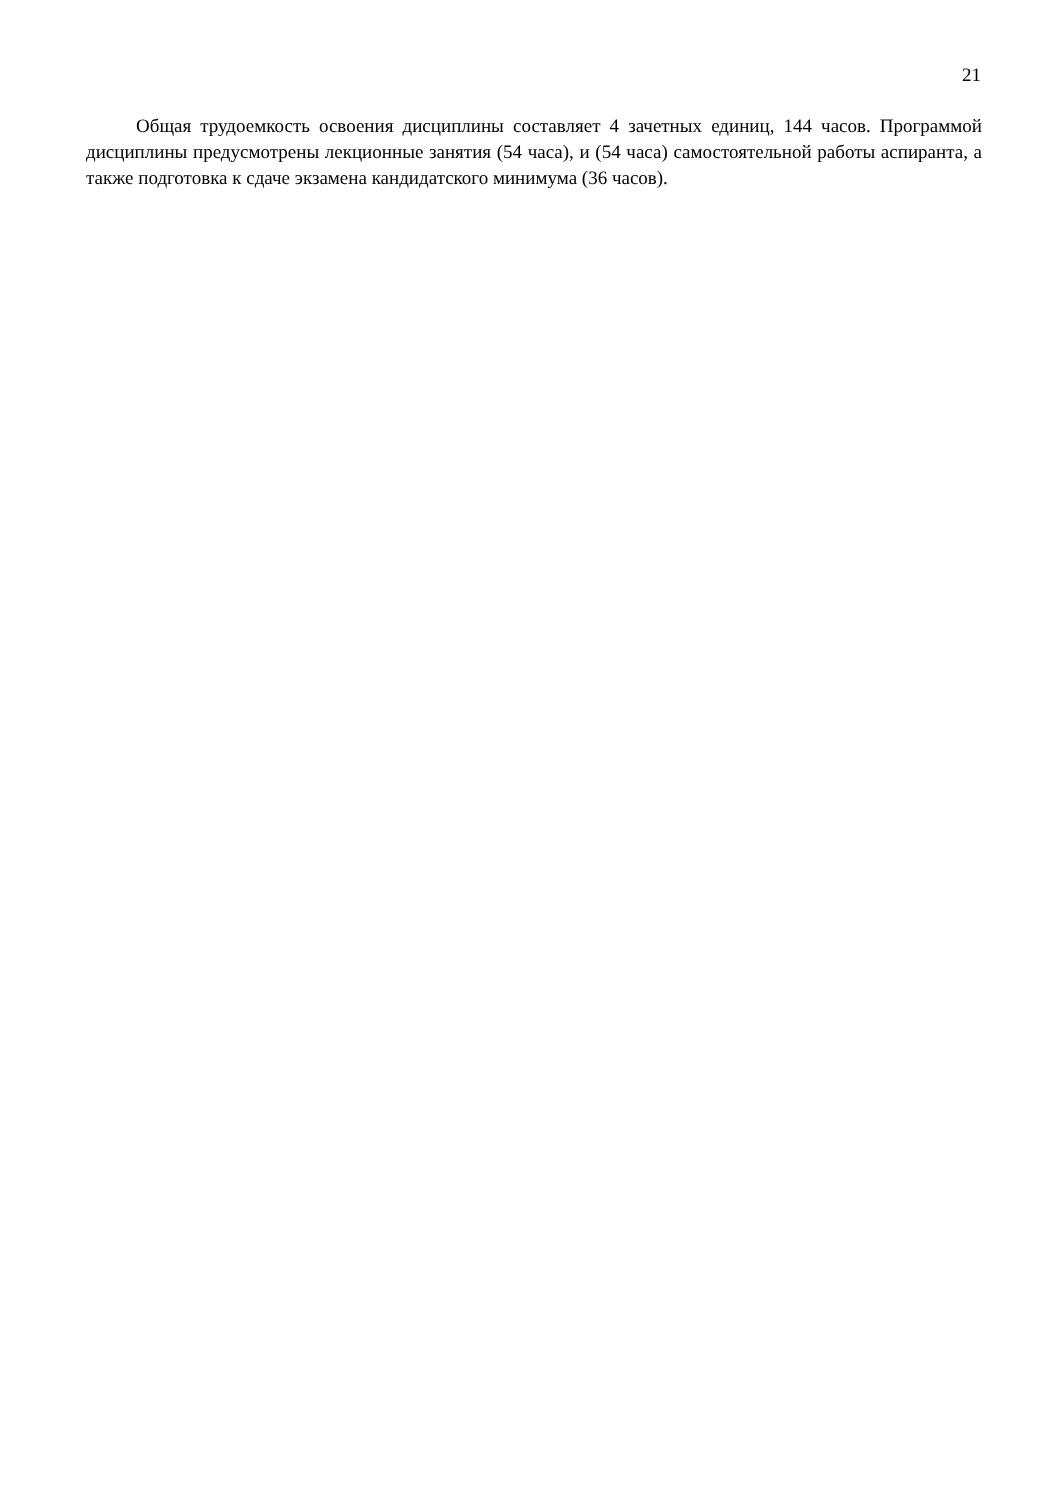21
Общая трудоемкость освоения дисциплины составляет 4 зачетных единиц, 144 часов. Программой дисциплины предусмотрены лекционные занятия (54 часа), и (54 часа) самостоятельной работы аспиранта, а также подготовка к сдаче экзамена кандидатского минимума (36 часов).